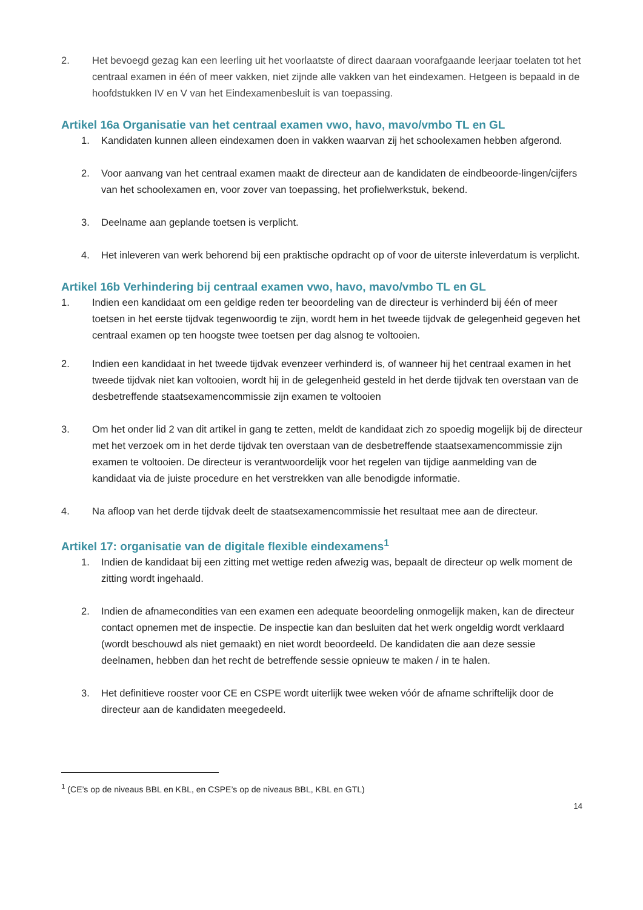2. Het bevoegd gezag kan een leerling uit het voorlaatste of direct daaraan voorafgaande leerjaar toelaten tot het centraal examen in één of meer vakken, niet zijnde alle vakken van het eindexamen. Hetgeen is bepaald in de hoofdstukken IV en V van het Eindexamenbesluit is van toepassing.
Artikel 16a Organisatie van het centraal examen vwo, havo, mavo/vmbo TL en GL
1. Kandidaten kunnen alleen eindexamen doen in vakken waarvan zij het schoolexamen hebben afgerond.
2. Voor aanvang van het centraal examen maakt de directeur aan de kandidaten de eindbeoorde-lingen/cijfers van het schoolexamen en, voor zover van toepassing, het profielwerkstuk, bekend.
3. Deelname aan geplande toetsen is verplicht.
4. Het inleveren van werk behorend bij een praktische opdracht op of voor de uiterste inleverdatum is verplicht.
Artikel 16b Verhindering bij centraal examen vwo, havo, mavo/vmbo TL en GL
1. Indien een kandidaat om een geldige reden ter beoordeling van de directeur is verhinderd bij één of meer toetsen in het eerste tijdvak tegenwoordig te zijn, wordt hem in het tweede tijdvak de gelegenheid gegeven het centraal examen op ten hoogste twee toetsen per dag alsnog te voltooien.
2. Indien een kandidaat in het tweede tijdvak evenzeer verhinderd is, of wanneer hij het centraal examen in het tweede tijdvak niet kan voltooien, wordt hij in de gelegenheid gesteld in het derde tijdvak ten overstaan van de desbetreffende staatsexamencommissie zijn examen te voltooien
3. Om het onder lid 2 van dit artikel in gang te zetten, meldt de kandidaat zich zo spoedig mogelijk bij de directeur met het verzoek om in het derde tijdvak ten overstaan van de desbetreffende staatsexamencommissie zijn examen te voltooien. De directeur is verantwoordelijk voor het regelen van tijdige aanmelding van de kandidaat via de juiste procedure en het verstrekken van alle benodigde informatie.
4. Na afloop van het derde tijdvak deelt de staatsexamencommissie het resultaat mee aan de directeur.
Artikel 17: organisatie van de digitale flexible eindexamens<sup>1</sup>
1. Indien de kandidaat bij een zitting met wettige reden afwezig was, bepaalt de directeur op welk moment de zitting wordt ingehaald.
2. Indien de afnamecondities van een examen een adequate beoordeling onmogelijk maken, kan de directeur contact opnemen met de inspectie. De inspectie kan dan besluiten dat het werk ongeldig wordt verklaard (wordt beschouwd als niet gemaakt) en niet wordt beoordeeld. De kandidaten die aan deze sessie deelnamen, hebben dan het recht de betreffende sessie opnieuw te maken / in te halen.
3. Het definitieve rooster voor CE en CSPE wordt uiterlijk twee weken vóór de afname schriftelijk door de directeur aan de kandidaten meegedeeld.
<sup>1</sup> (CE’s op de niveaus BBL en KBL, en CSPE’s op de niveaus BBL, KBL en GTL)
14